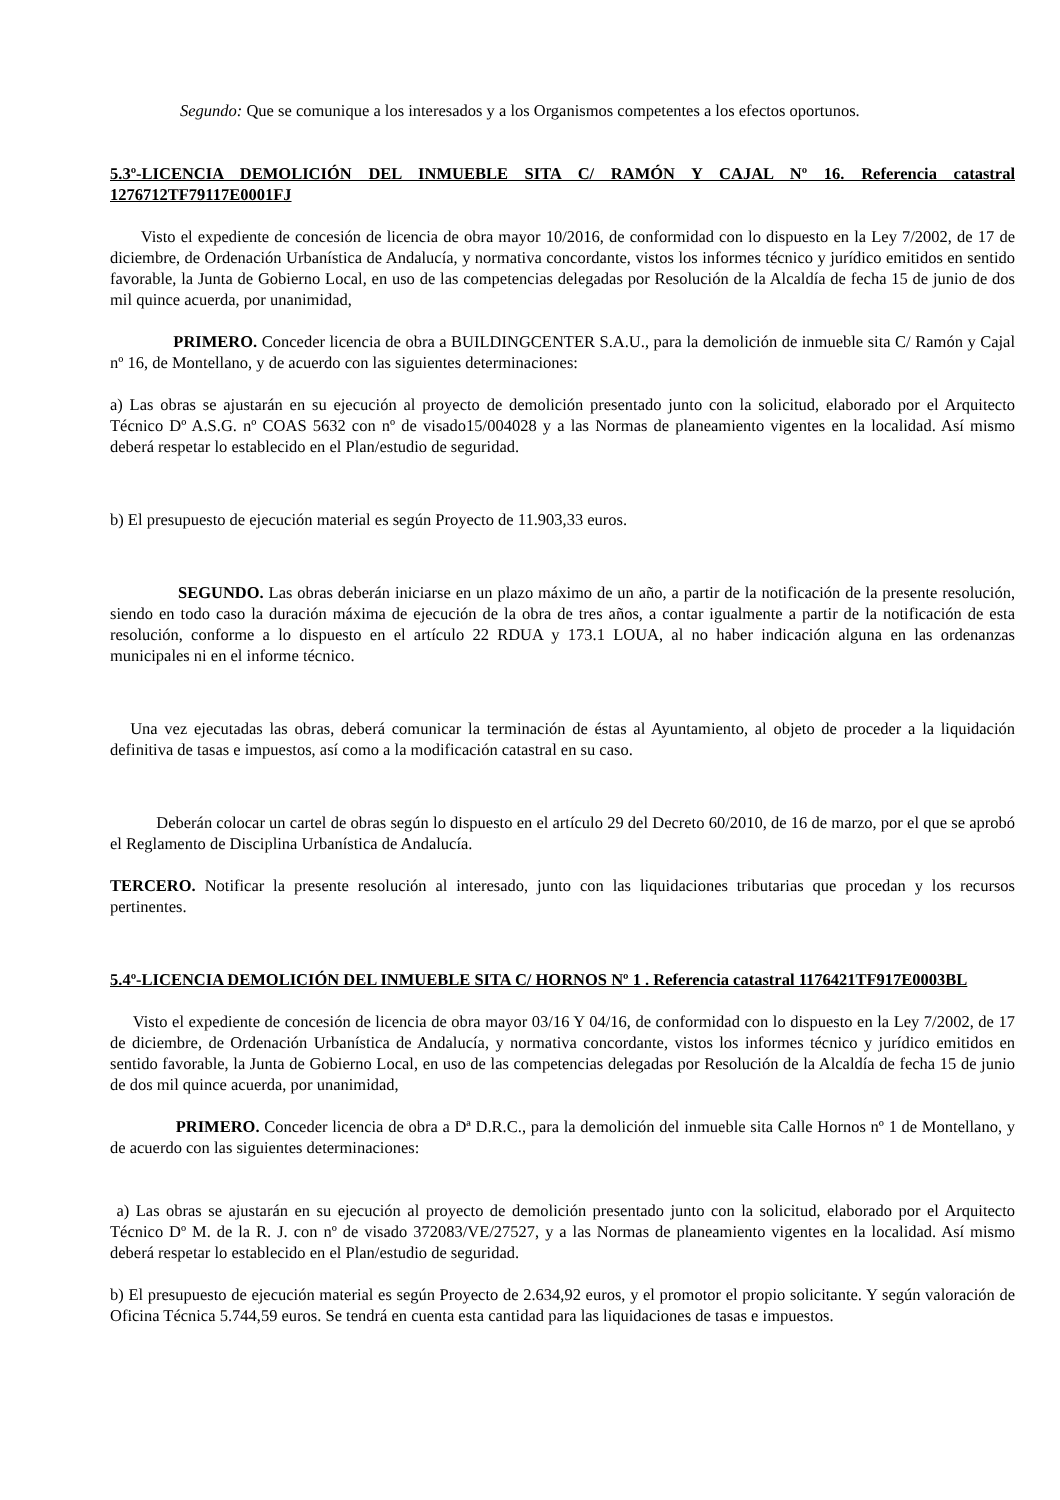Segundo: Que se comunique a los interesados y a los Organismos competentes a los efectos oportunos.
5.3º-LICENCIA DEMOLICIÓN DEL INMUEBLE SITA C/ RAMÓN Y CAJAL Nº 16. Referencia catastral 1276712TF79117E0001FJ
Visto el expediente de concesión de licencia de obra mayor 10/2016, de conformidad con lo dispuesto en la Ley 7/2002, de 17 de diciembre, de Ordenación Urbanística de Andalucía, y normativa concordante, vistos los informes técnico y jurídico emitidos en sentido favorable, la Junta de Gobierno Local, en uso de las competencias delegadas por Resolución de la Alcaldía de fecha 15 de junio de dos mil quince acuerda, por unanimidad,
PRIMERO. Conceder licencia de obra a BUILDINGCENTER S.A.U., para la demolición de inmueble sita C/ Ramón y Cajal nº 16, de Montellano, y de acuerdo con las siguientes determinaciones:
a) Las obras se ajustarán en su ejecución al proyecto de demolición presentado junto con la solicitud, elaborado por el Arquitecto Técnico Dº A.S.G. nº COAS 5632 con nº de visado15/004028 y a las Normas de planeamiento vigentes en la localidad. Así mismo deberá respetar lo establecido en el Plan/estudio de seguridad.
b) El presupuesto de ejecución material es según Proyecto de 11.903,33 euros.
SEGUNDO. Las obras deberán iniciarse en un plazo máximo de un año, a partir de la notificación de la presente resolución, siendo en todo caso la duración máxima de ejecución de la obra de tres años, a contar igualmente a partir de la notificación de esta resolución, conforme a lo dispuesto en el artículo 22 RDUA y 173.1 LOUA, al no haber indicación alguna en las ordenanzas municipales ni en el informe técnico.
Una vez ejecutadas las obras, deberá comunicar la terminación de éstas al Ayuntamiento, al objeto de proceder a la liquidación definitiva de tasas e impuestos, así como a la modificación catastral en su caso.
Deberán colocar un cartel de obras según lo dispuesto en el artículo 29 del Decreto 60/2010, de 16 de marzo, por el que se aprobó el Reglamento de Disciplina Urbanística de Andalucía.
TERCERO. Notificar la presente resolución al interesado, junto con las liquidaciones tributarias que procedan y los recursos pertinentes.
5.4º-LICENCIA DEMOLICIÓN DEL INMUEBLE SITA C/ HORNOS Nº 1 . Referencia catastral 1176421TF917E0003BL
Visto el expediente de concesión de licencia de obra mayor 03/16 Y 04/16, de conformidad con lo dispuesto en la Ley 7/2002, de 17 de diciembre, de Ordenación Urbanística de Andalucía, y normativa concordante, vistos los informes técnico y jurídico emitidos en sentido favorable, la Junta de Gobierno Local, en uso de las competencias delegadas por Resolución de la Alcaldía de fecha 15 de junio de dos mil quince acuerda, por unanimidad,
PRIMERO. Conceder licencia de obra a Dª D.R.C., para la demolición del inmueble sita Calle Hornos nº 1 de Montellano, y de acuerdo con las siguientes determinaciones:
a) Las obras se ajustarán en su ejecución al proyecto de demolición presentado junto con la solicitud, elaborado por el Arquitecto Técnico Dº M. de la R. J. con nº de visado 372083/VE/27527, y a las Normas de planeamiento vigentes en la localidad. Así mismo deberá respetar lo establecido en el Plan/estudio de seguridad.
b) El presupuesto de ejecución material es según Proyecto de 2.634,92 euros, y el promotor el propio solicitante. Y según valoración de Oficina Técnica 5.744,59 euros. Se tendrá en cuenta esta cantidad para las liquidaciones de tasas e impuestos.